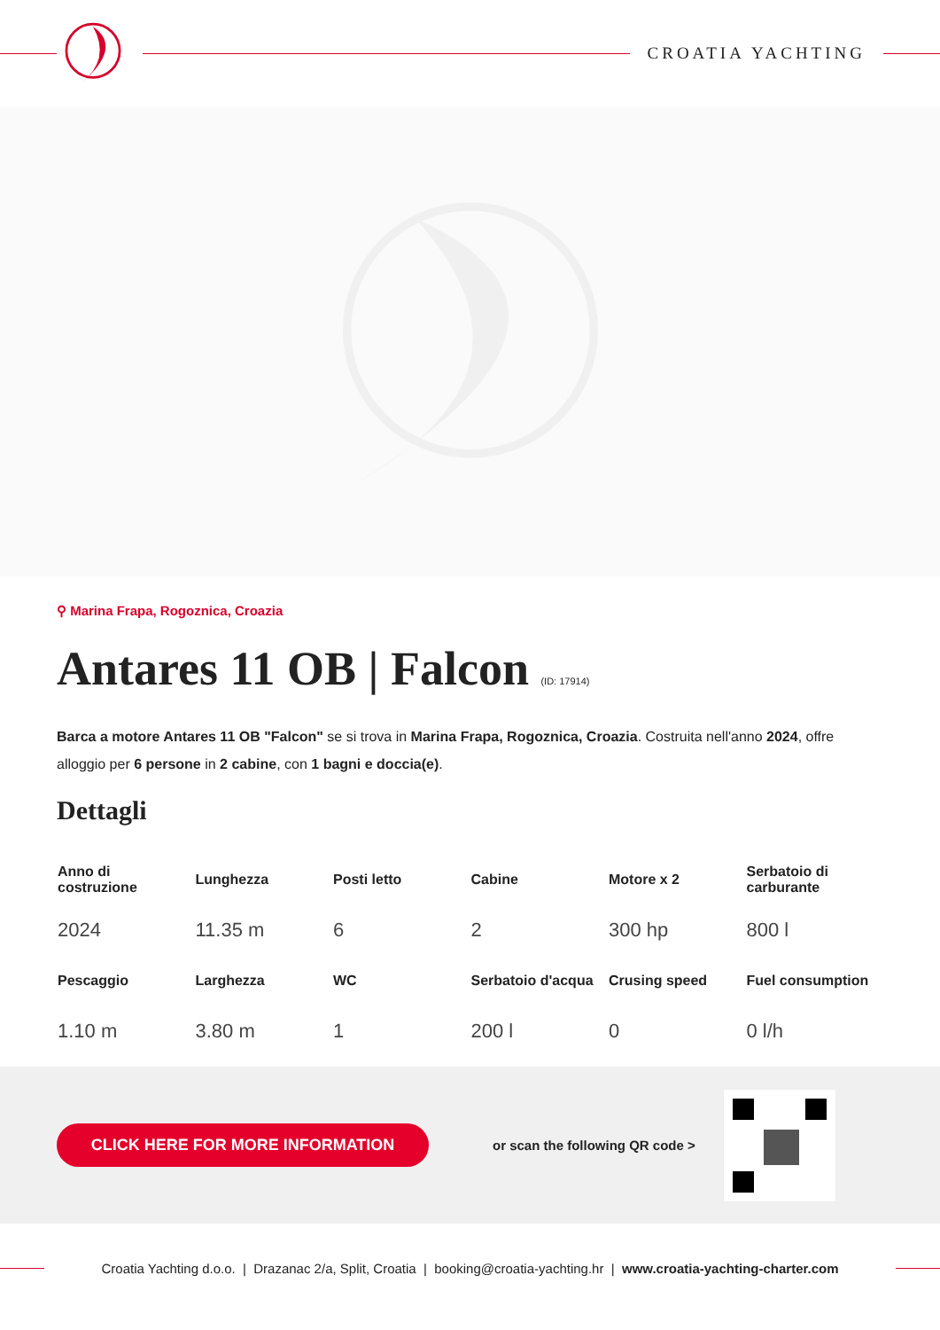CROATIA YACHTING
⚲ Marina Frapa, Rogoznica, Croazia
Antares 11 OB | Falcon (ID: 17914)
Barca a motore Antares 11 OB "Falcon" se si trova in Marina Frapa, Rogoznica, Croazia. Costruita nell'anno 2024, offre alloggio per 6 persone in 2 cabine, con 1 bagni e doccia(e).
Dettagli
| Anno di costruzione | Lunghezza | Posti letto | Cabine | Motore x 2 | Serbatoio di carburante |
| --- | --- | --- | --- | --- | --- |
| 2024 | 11.35 m | 6 | 2 | 300 hp | 800 l |
| Pescaggio | Larghezza | WC | Serbatoio d'acqua | Crusing speed | Fuel consumption |
| 1.10 m | 3.80 m | 1 | 200 l | 0 | 0 l/h |
CLICK HERE FOR MORE INFORMATION
or scan the following QR code >
Croatia Yachting d.o.o. | Drazanac 2/a, Split, Croatia | booking@croatia-yachting.hr | www.croatia-yachting-charter.com